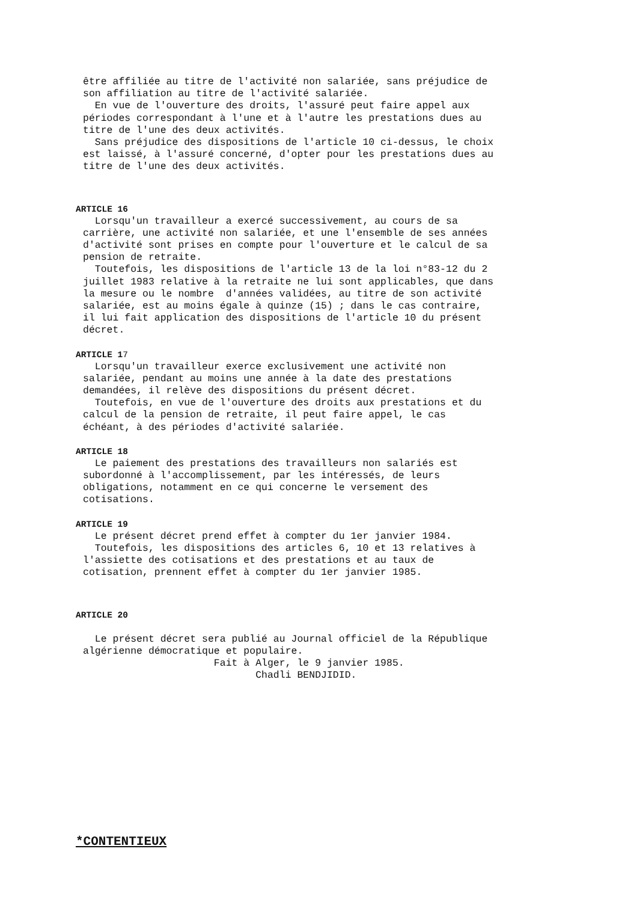être affiliée au titre de l'activité non salariée, sans préjudice de son affiliation au titre de l'activité salariée. En vue de l'ouverture des droits, l'assuré peut faire appel aux périodes correspondant à l'une et à l'autre les prestations dues au titre de l'une des deux activités. Sans préjudice des dispositions de l'article 10 ci-dessus, le choix est laissé, à l'assuré concerné, d'opter pour les prestations dues au titre de l'une des deux activités.
ARTICLE 16
Lorsqu'un travailleur a exercé successivement, au cours de sa carrière, une activité non salariée, et une l'ensemble de ses années d'activité sont prises en compte pour l'ouverture et le calcul de sa pension de retraite. Toutefois, les dispositions de l'article 13 de la loi n°83-12 du 2 juillet 1983 relative à la retraite ne lui sont applicables, que dans la mesure ou le nombre d'années validées, au titre de son activité salariée, est au moins égale à quinze (15) ; dans le cas contraire, il lui fait application des dispositions de l'article 10 du présent décret.
ARTICLE 17
Lorsqu'un travailleur exerce exclusivement une activité non salariée, pendant au moins une année à la date des prestations demandées, il relève des dispositions du présent décret. Toutefois, en vue de l'ouverture des droits aux prestations et du calcul de la pension de retraite, il peut faire appel, le cas échéant, à des périodes d'activité salariée.
ARTICLE 18
Le paiement des prestations des travailleurs non salariés est subordonné à l'accomplissement, par les intéressés, de leurs obligations, notamment en ce qui concerne le versement des cotisations.
ARTICLE 19
Le présent décret prend effet à compter du 1er janvier 1984. Toutefois, les dispositions des articles 6, 10 et 13 relatives à l'assiette des cotisations et des prestations et au taux de cotisation, prennent effet à compter du 1er janvier 1985.
ARTICLE 20
Le présent décret sera publié au Journal officiel de la République algérienne démocratique et populaire. Fait à Alger, le 9 janvier 1985. Chadli BENDJIDID.
*CONTENTIEUX